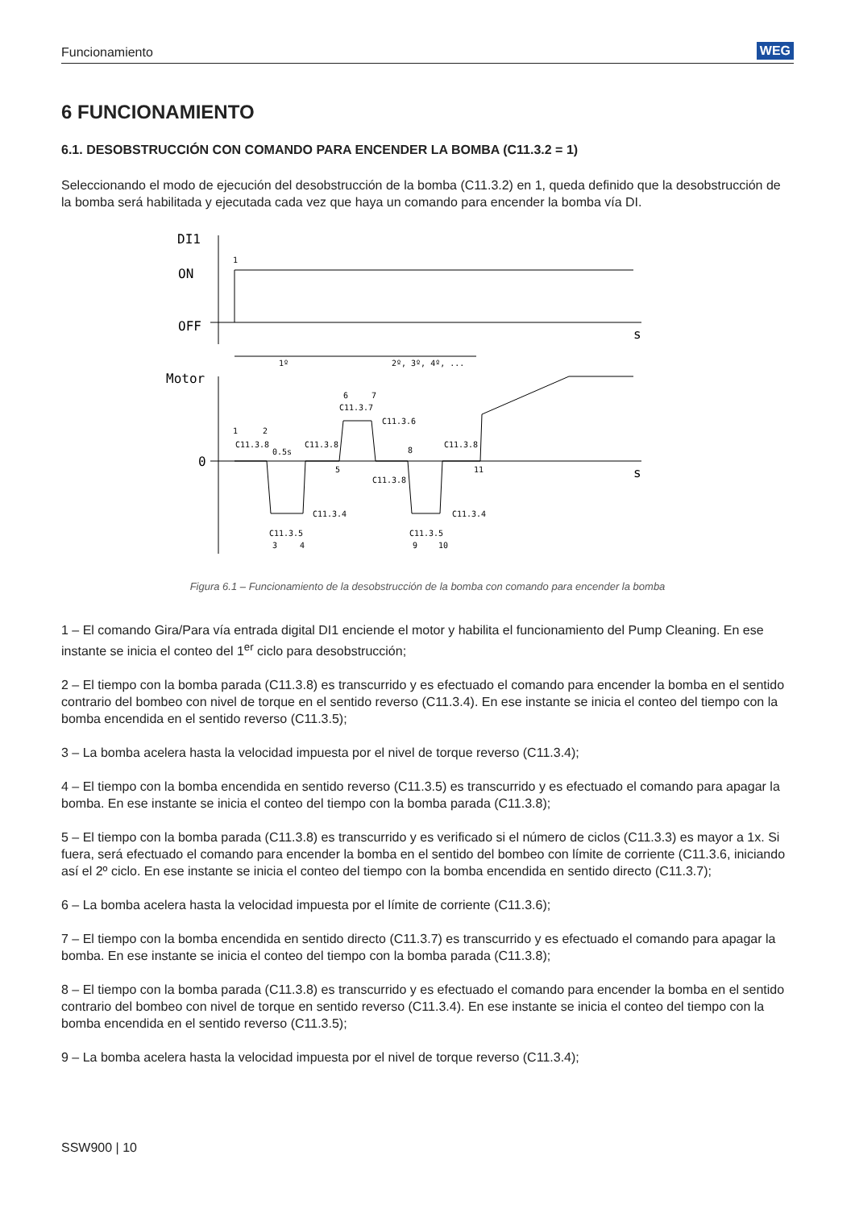Funcionamiento WEG
6 FUNCIONAMIENTO
6.1. DESOBSTRUCCIÓN CON COMANDO PARA ENCENDER LA BOMBA (C11.3.2 = 1)
Seleccionando el modo de ejecución del desobstrucción de la bomba (C11.3.2) en 1, queda definido que la desobstrucción de la bomba será habilitada y ejecutada cada vez que haya un comando para encender la bomba vía DI.
DI1
ON
OFF
s
Motor
0
s
1º
2º, 3º, 4º, ...
1
1
2
C11.3.8
0.5s
C11.3.8
6
7
C11.3.7
C11.3.6
5
C11.3.8
8
C11.3.8
11
C11.3.4
C11.3.4
C11.3.5
C11.3.5
3
4
9
10
Figura 6.1 – Funcionamiento de la desobstrucción de la bomba con comando para encender la bomba
1 – El comando Gira/Para vía entrada digital DI1 enciende el motor y habilita el funcionamiento del Pump Cleaning. En ese instante se inicia el conteo del 1<sup>er</sup> ciclo para desobstrucción;
2 – El tiempo con la bomba parada (C11.3.8) es transcurrido y es efectuado el comando para encender la bomba en el sentido contrario del bombeo con nivel de torque en el sentido reverso (C11.3.4). En ese instante se inicia el conteo del tiempo con la bomba encendida en el sentido reverso (C11.3.5);
3 – La bomba acelera hasta la velocidad impuesta por el nivel de torque reverso (C11.3.4);
4 – El tiempo con la bomba encendida en sentido reverso (C11.3.5) es transcurrido y es efectuado el comando para apagar la bomba. En ese instante se inicia el conteo del tiempo con la bomba parada (C11.3.8);
5 – El tiempo con la bomba parada (C11.3.8) es transcurrido y es verificado si el número de ciclos (C11.3.3) es mayor a 1x. Si fuera, será efectuado el comando para encender la bomba en el sentido del bombeo con límite de corriente (C11.3.6, iniciando así el 2º ciclo. En ese instante se inicia el conteo del tiempo con la bomba encendida en sentido directo (C11.3.7);
6 – La bomba acelera hasta la velocidad impuesta por el límite de corriente (C11.3.6);
7 – El tiempo con la bomba encendida en sentido directo (C11.3.7) es transcurrido y es efectuado el comando para apagar la bomba. En ese instante se inicia el conteo del tiempo con la bomba parada (C11.3.8);
8 – El tiempo con la bomba parada (C11.3.8) es transcurrido y es efectuado el comando para encender la bomba en el sentido contrario del bombeo con nivel de torque en sentido reverso (C11.3.4). En ese instante se inicia el conteo del tiempo con la bomba encendida en el sentido reverso (C11.3.5);
9 – La bomba acelera hasta la velocidad impuesta por el nivel de torque reverso (C11.3.4);
SSW900 | 10